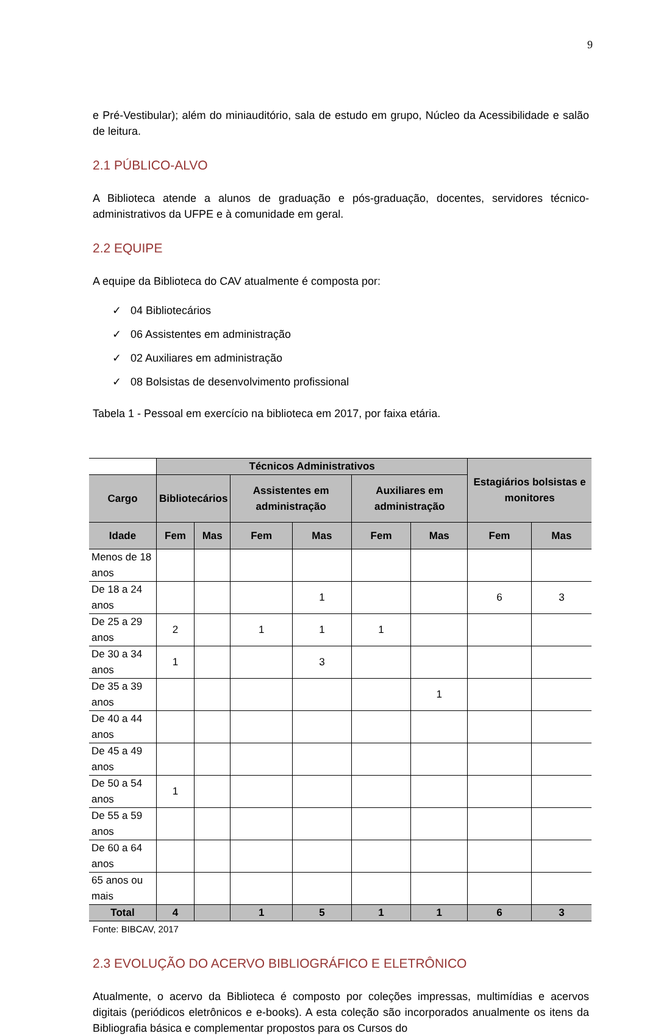9
e Pré-Vestibular); além do miniauditório, sala de estudo em grupo, Núcleo da Acessibilidade e salão de leitura.
2.1 PÚBLICO-ALVO
A Biblioteca atende a alunos de graduação e pós-graduação, docentes, servidores técnico-administrativos da UFPE e à comunidade em geral.
2.2 EQUIPE
A equipe da Biblioteca do CAV atualmente é composta por:
✓ 04 Bibliotecários
✓ 06 Assistentes em administração
✓ 02 Auxiliares em administração
✓ 08 Bolsistas de desenvolvimento profissional
Tabela 1 - Pessoal em exercício na biblioteca em 2017, por faixa etária.
| | Técnicos Administrativos | | | | | | Estagiários bolsistas e monitores | |
| Cargo | Bibliotecários | | Assistentes em administração | | Auxiliares em administração | | | |
| Idade | Fem | Mas | Fem | Mas | Fem | Mas | Fem | Mas |
| Menos de 18 anos | | | | | | | | |
| De 18 a 24 anos | | | | 1 | | | 6 | 3 |
| De 25 a 29 anos | 2 | | 1 | 1 | 1 | | | |
| De 30 a 34 anos | 1 | | | 3 | | | | |
| De 35 a 39 anos | | | | | | 1 | | |
| De 40 a 44 anos | | | | | | | | |
| De 45 a 49 anos | | | | | | | | |
| De 50 a 54 anos | 1 | | | | | | | |
| De 55 a 59 anos | | | | | | | | |
| De 60 a 64 anos | | | | | | | | |
| 65 anos ou mais | | | | | | | | |
| Total | 4 | | 1 | 5 | 1 | 1 | 6 | 3 |
Fonte: BIBCAV, 2017
2.3 EVOLUÇÃO DO ACERVO BIBLIOGRÁFICO E ELETRÔNICO
Atualmente, o acervo da Biblioteca é composto por coleções impressas, multimídias e acervos digitais (periódicos eletrônicos e e-books). A esta coleção são incorporados anualmente os itens da Bibliografia básica e complementar propostos para os Cursos do